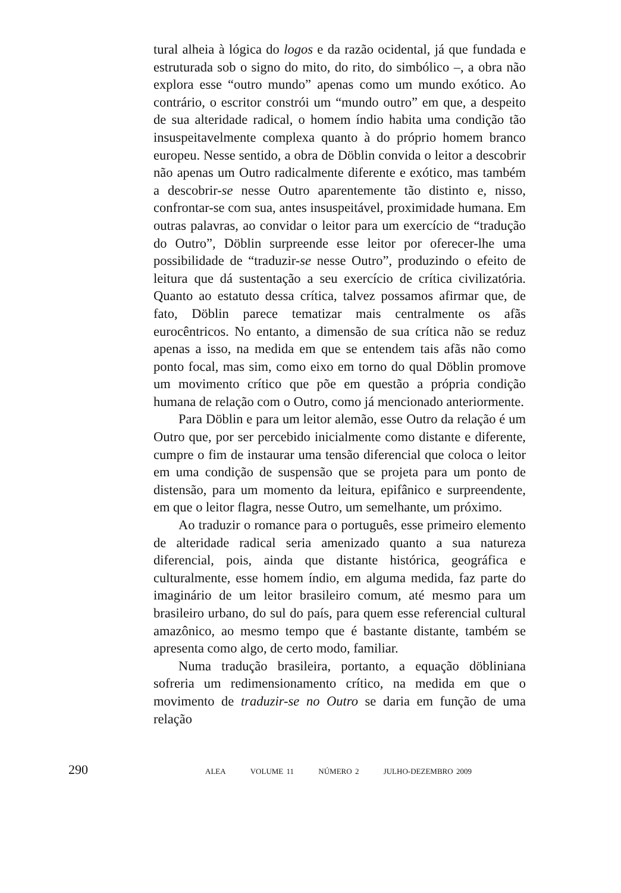tural alheia à lógica do logos e da razão ocidental, já que fundada e estruturada sob o signo do mito, do rito, do simbólico –, a obra não explora esse “outro mundo” apenas como um mundo exótico. Ao contrário, o escritor constrói um “mundo outro” em que, a despeito de sua alteridade radical, o homem índio habita uma condição tão insuspeitavelmente complexa quanto à do próprio homem branco europeu. Nesse sentido, a obra de Döblin convida o leitor a descobrir não apenas um Outro radicalmente diferente e exótico, mas também a descobrir-se nesse Outro aparentemente tão distinto e, nisso, confrontar-se com sua, antes insuspeitável, proximidade humana. Em outras palavras, ao convidar o leitor para um exercício de “tradução do Outro”, Döblin surpreende esse leitor por oferecer-lhe uma possibilidade de “traduzir-se nesse Outro”, produzindo o efeito de leitura que dá sustentação a seu exercício de crítica civilizatória. Quanto ao estatuto dessa crítica, talvez possamos afirmar que, de fato, Döblin parece tematizar mais centralmente os afãs eurocêntricos. No entanto, a dimensão de sua crítica não se reduz apenas a isso, na medida em que se entendem tais afãs não como ponto focal, mas sim, como eixo em torno do qual Döblin promove um movimento crítico que põe em questão a própria condição humana de relação com o Outro, como já mencionado anteriormente.
Para Döblin e para um leitor alemão, esse Outro da relação é um Outro que, por ser percebido inicialmente como distante e diferente, cumpre o fim de instaurar uma tensão diferencial que coloca o leitor em uma condição de suspensão que se projeta para um ponto de distensão, para um momento da leitura, epifânico e surpreendente, em que o leitor flagra, nesse Outro, um semelhante, um próximo.
Ao traduzir o romance para o português, esse primeiro elemento de alteridade radical seria amenizado quanto a sua natureza diferencial, pois, ainda que distante histórica, geográfica e culturalmente, esse homem índio, em alguma medida, faz parte do imaginário de um leitor brasileiro comum, até mesmo para um brasileiro urbano, do sul do país, para quem esse referencial cultural amazônico, ao mesmo tempo que é bastante distante, também se apresenta como algo, de certo modo, familiar.
Numa tradução brasileira, portanto, a equação döbliniana sofreria um redimensionamento crítico, na medida em que o movimento de traduzir-se no Outro se daria em função de uma relação
290
ALEA VOLUME 11 NÚMERO 2 JULHO-DEZEMBRO 2009